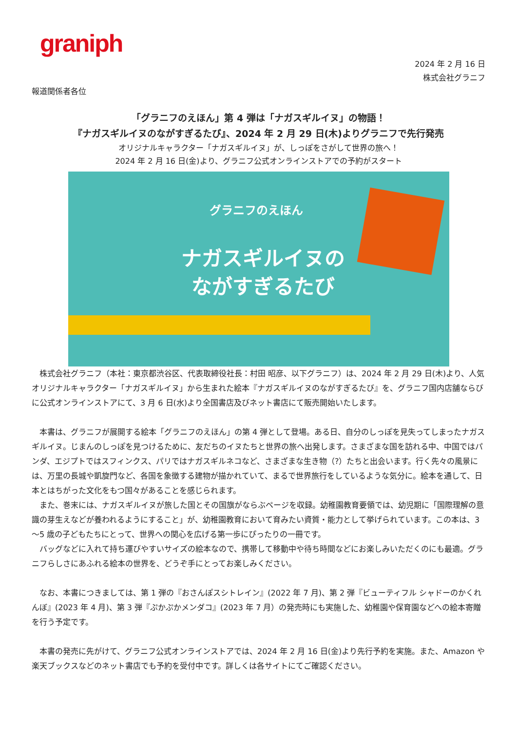graniph
2024 年 2 月 16 日
株式会社グラニフ
報道関係者各位
「グラニフのえほん」第 4 弾は「ナガスギルイヌ」の物語！
『ナガスギルイヌのながすぎるたび』、2024 年 2 月 29 日(木)よりグラニフで先行発売
オリジナルキャラクター「ナガスギルイヌ」が、しっぽをさがして世界の旅へ！
2024 年 2 月 16 日(金)より、グラニフ公式オンラインストアでの予約がスタート
グラニフのえほん
ナガスギルイヌの
ながすぎるたび
株式会社グラニフ（本社：東京都渋谷区、代表取締役社長：村田 昭彦、以下グラニフ）は、2024 年 2 月 29 日(木)より、人気オリジナルキャラクター「ナガスギルイヌ」から生まれた絵本『ナガスギルイヌのながすぎるたび』を、グラニフ国内店舗ならびに公式オンラインストアにて、3 月 6 日(水)より全国書店及びネット書店にて販売開始いたします。
本書は、グラニフが展開する絵本「グラニフのえほん」の第 4 弾として登場。ある日、自分のしっぽを見失ってしまったナガスギルイヌ。じまんのしっぽを見つけるために、友だちのイヌたちと世界の旅へ出発します。さまざまな国を訪れる中、中国ではパンダ、エジプトではスフィンクス、パリではナガスギルネコなど、さまざまな生き物（?）たちと出会います。行く先々の風景には、万里の長城や凱旋門など、各国を象徴する建物が描かれていて、まるで世界旅行をしているような気分に。絵本を通して、日本とはちがった文化をもつ国々があることを感じられます。
また、巻末には、ナガスギルイヌが旅した国とその国旗がならぶページを収録。幼稚園教育要領では、幼児期に「国際理解の意識の芽生えなどが養われるようにすること」が、幼稚園教育において育みたい資質・能力として挙げられています。この本は、3～5 歳の子どもたちにとって、世界への関心を広げる第一歩にぴったりの一冊です。
バッグなどに入れて持ち運びやすいサイズの絵本なので、携帯して移動中や待ち時間などにお楽しみいただくのにも最適。グラニフらしさにあふれる絵本の世界を、どうぞ手にとってお楽しみください。
なお、本書につきましては、第 1 弾の『おさんぽスシトレイン』(2022 年 7 月)、第 2 弾『ビューティフル シャドーのかくれんぼ』(2023 年 4 月)、第 3 弾『ぷかぷかメンダコ』(2023 年 7 月）の発売時にも実施した、幼稚園や保育園などへの絵本寄贈を行う予定です。
本書の発売に先がけて、グラニフ公式オンラインストアでは、2024 年 2 月 16 日(金)より先行予約を実施。また、Amazon や楽天ブックスなどのネット書店でも予約を受付中です。詳しくは各サイトにてご確認ください。